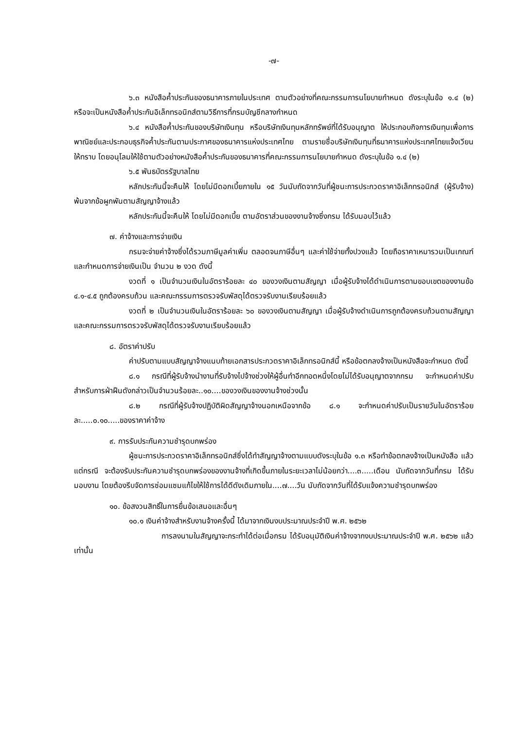-๗-
๖.๓ หนังสือค้ำประกันของธนาคารภายในประเทศ ตามตัวอย่างที่คณะกรรมการนโยบายกำหนด ดังระบุในข้อ ๑.๔ (๒) หรือจะเป็นหนังสือค้ำประกันอิเล็กทรอนิกส์ตามวิธีการที่กรมบัญชีกลางกำหนด
๖.๔ หนังสือค้ำประกันของบริษัทเงินทุน หรือบริษัทเงินทุนหลักทรัพย์ที่ได้รับอนุญาต ให้ประกอบกิจการเงินทุนเพื่อการพาณิชย์และประกอบธุรกิจค้ำประกันตามประกาศของธนาคารแห่งประเทศไทย ตามรายชื่อบริษัทเงินทุนที่ธนาคารแห่งประเทศไทยแจ้งเวียนให้ทราบ โดยอนุโลมให้ใช้ตามตัวอย่างหนังสือค้ำประกันของธนาคารที่คณะกรรมการนโยบายกำหนด ดังระบุในข้อ ๑.๔ (๒)
๖.๕ พันธบัตรรัฐบาลไทย
หลักประกันนี้จะคืนให้ โดยไม่มีดอกเบี้ยภายใน ๑๕ วันนับถัดจากวันที่ผู้ชนะการประกวดราคาอิเล็กทรอนิกส์ (ผู้รับจ้าง) พ้นจากข้อผูกพันตามสัญญาจ้างแล้ว
หลักประกันนี้จะคืนให้ โดยไม่มีดอกเบี้ย ตามอัตราส่วนของงานจ้างซึ่งกรม ได้รับมอบไว้แล้ว
๗. ค่าจ้างและการจ่ายเงิน
กรมจะจ่ายค่าจ้างซึ่งได้รวมภาษีมูลค่าเพิ่ม ตลอดจนภาษีอื่นๆ และค่าใช้จ่ายทั้งปวงแล้ว โดยถือราคาเหมารวมเป็นเกณฑ์ และกำหนดการจ่ายเงินเป็น จำนวน ๒ งวด ดังนี้
งวดที่ ๑ เป็นจำนวนเงินในอัตราร้อยละ ๔๐ ของวงเงินตามสัญญา เมื่อผู้รับจ้างได้ดำเนินการตามขอบเขตของงานข้อ ๔.๑-๔.๕ ถูกต้องครบถ้วน และคณะกรรมการตรวจรับพัสดุได้ตรวจรับงานเรียบร้อยแล้ว
งวดที่ ๒ เป็นจำนวนเงินในอัตราร้อยละ ๖๐ ของวงเงินตามสัญญา เมื่อผู้รับจ้างดำเนินการถูกต้องครบถ้วนตามสัญญา และคณะกรรมการตรวจรับพัสดุได้ตรวจรับงานเรียบร้อยแล้ว
๘. อัตราค่าปรับ
ค่าปรับตามแบบสัญญาจ้างแนบท้ายเอกสารประกวดราคาอิเล็กทรอนิกส์นี้ หรือข้อตกลงจ้างเป็นหนังสือจะกำหนด ดังนี้
๘.๑ กรณีที่ผู้รับจ้างนำงานที่รับจ้างไปจ้างช่วงให้ผู้อื่นทำอีกทอดหนึ่งโดยไม่ได้รับอนุญาตจากกรม จะกำหนดค่าปรับสำหรับการฝ่าฝืนดังกล่าวเป็นจำนวนร้อยละ..๑๐....ของวงเงินของงานจ้างช่วงนั้น
๘.๒ กรณีที่ผู้รับจ้างปฏิบัติผิดสัญญาจ้างนอกเหนือจากข้อ ๘.๑ จะกำหนดค่าปรับเป็นรายวันในอัตราร้อยละ.....๐.๑๐.....ของราคาค่าจ้าง
๙. การรับประกันความชำรุดบกพร่อง
ผู้ชนะการประกวดราคาอิเล็กทรอนิกส์ซึ่งได้ทำสัญญาจ้างตามแบบดังระบุในข้อ ๑.๓ หรือทำข้อตกลงจ้างเป็นหนังสือ แล้วแต่กรณี จะต้องรับประกันความชำรุดบกพร่องของงานจ้างที่เกิดขึ้นภายในระยะเวลาไม่น้อยกว่า....๓.....เดือน นับถัดจากวันที่กรม ได้รับมอบงาน โดยต้องรีบจัดการซ่อมแซมแก้ไขให้ใช้การได้ดีดังเดิมภายใน....๗....วัน นับถัดจากวันที่ได้รับแจ้งความชำรุดบกพร่อง
๑๐. ข้อสงวนสิทธิ์ในการยื่นข้อเสนอและอื่นๆ
๑๐.๑ เงินค่าจ้างสำหรับงานจ้างครั้งนี้ ได้มาจากเงินงบประมาณประจำปี พ.ศ. ๒๕๖๒
การลงนามในสัญญาจะกระทำได้ต่อเมื่อกรม ได้รับอนุมัติเงินค่าจ้างจากงบประมาณประจำปี พ.ศ. ๒๕๖๒ แล้วเท่านั้น